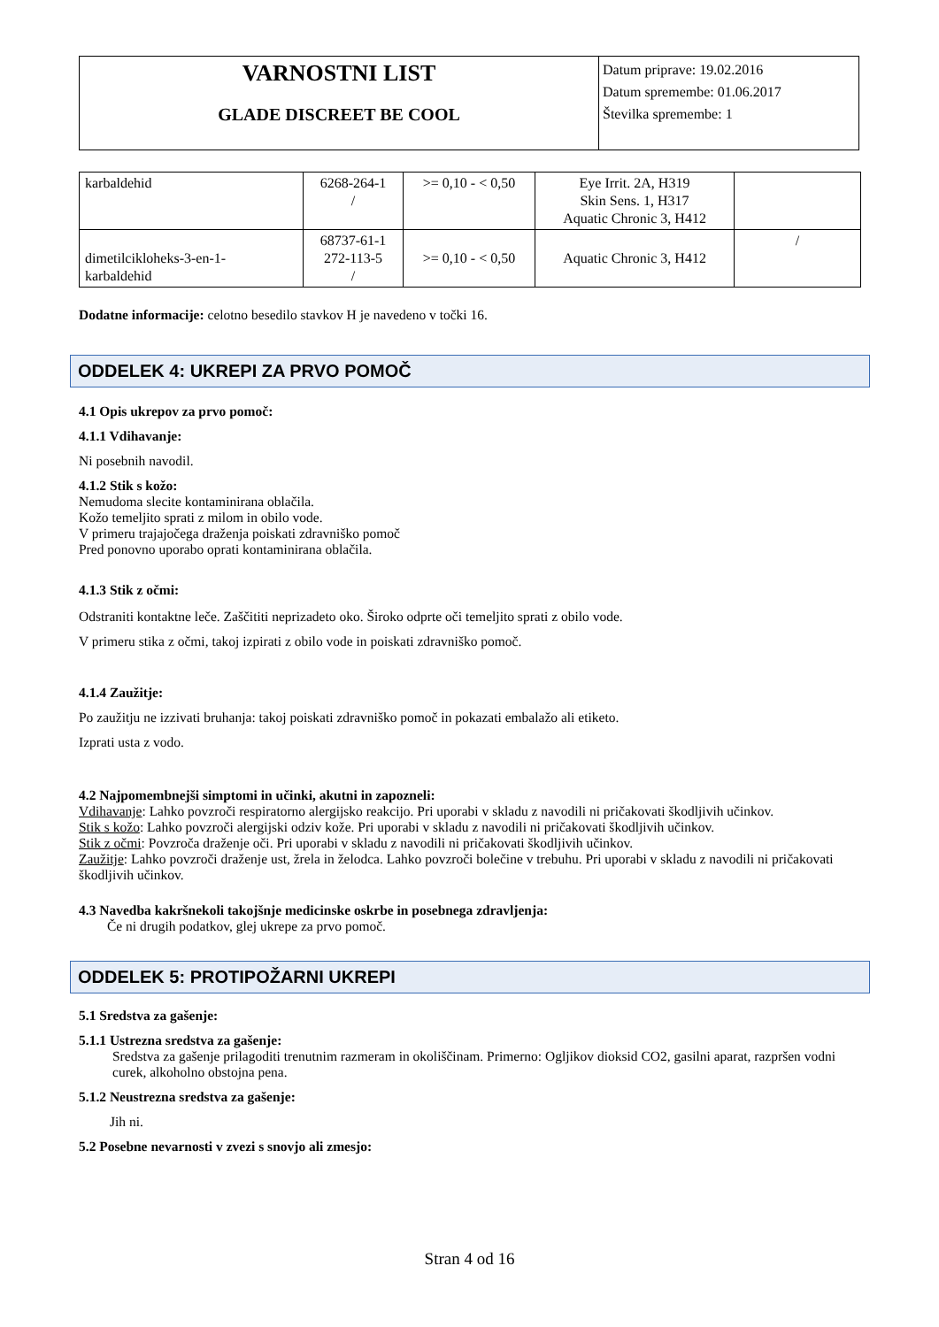VARNOSTNI LIST
GLADE DISCREET BE COOL
Datum priprave: 19.02.2016
Datum spremembe: 01.06.2017
Številka spremembe: 1
| karbaldehid | 6268-264-1 / | >= 0,10 - < 0,50 | Eye Irrit. 2A, H319 Skin Sens. 1, H317 Aquatic Chronic 3, H412 | |
| dimetilcikloheks-3-en-1- karbaldehid | 68737-61-1 272-113-5 / | >= 0,10 - < 0,50 | Aquatic Chronic 3, H412 | / |
Dodatne informacije: celotno besedilo stavkov H je navedeno v točki 16.
ODDELEK 4: UKREPI ZA PRVO POMOČ
4.1 Opis ukrepov za prvo pomoč:
4.1.1 Vdihavanje:
Ni posebnih navodil.
4.1.2 Stik s kožo:
Nemudoma slecite kontaminirana oblačila.
Kožo temeljito sprati z milom in obilo vode.
V primeru trajajočega draženja poiskati zdravniško pomoč
Pred ponovno uporabo oprati kontaminirana oblačila.
4.1.3 Stik z očmi:
Odstraniti kontaktne leče. Zaščititi neprizadeto oko. Široko odprte oči temeljito sprati z obilo vode.
V primeru stika z očmi, takoj izpirati z obilo vode in poiskati zdravniško pomoč.
4.1.4 Zaužitje:
Po zaužitju ne izzivati bruhanja: takoj poiskati zdravniško pomoč in pokazati embalažo ali etiketo.
Izprati usta z vodo.
4.2 Najpomembnejši simptomi in učinki, akutni in zapozneli:
Vdihavanje: Lahko povzroči respiratorno alergijsko reakcijo. Pri uporabi v skladu z navodili ni pričakovati škodljivih učinkov.
Stik s kožo: Lahko povzroči alergijski odziv kože. Pri uporabi v skladu z navodili ni pričakovati škodljivih učinkov.
Stik z očmi: Povzroča draženje oči. Pri uporabi v skladu z navodili ni pričakovati škodljivih učinkov.
Zaužitje: Lahko povzroči draženje ust, žrela in želodca. Lahko povzroči bolečine v trebuhu. Pri uporabi v skladu z navodili ni pričakovati škodljivih učinkov.
4.3 Navedba kakršnekoli takojšnje medicinske oskrbe in posebnega zdravljenja:
Če ni drugih podatkov, glej ukrepe za prvo pomoč.
ODDELEK 5: PROTIPOŽARNI UKREPI
5.1 Sredstva za gašenje:
5.1.1 Ustrezna sredstva za gašenje:
Sredstva za gašenje prilagoditi trenutnim razmeram in okoliščinam. Primerno: Ogljikov dioksid CO2, gasilni aparat, razpršen vodni curek, alkoholno obstojna pena.
5.1.2 Neustrezna sredstva za gašenje:
Jih ni.
5.2 Posebne nevarnosti v zvezi s snovjo ali zmesjo:
Stran 4 od 16